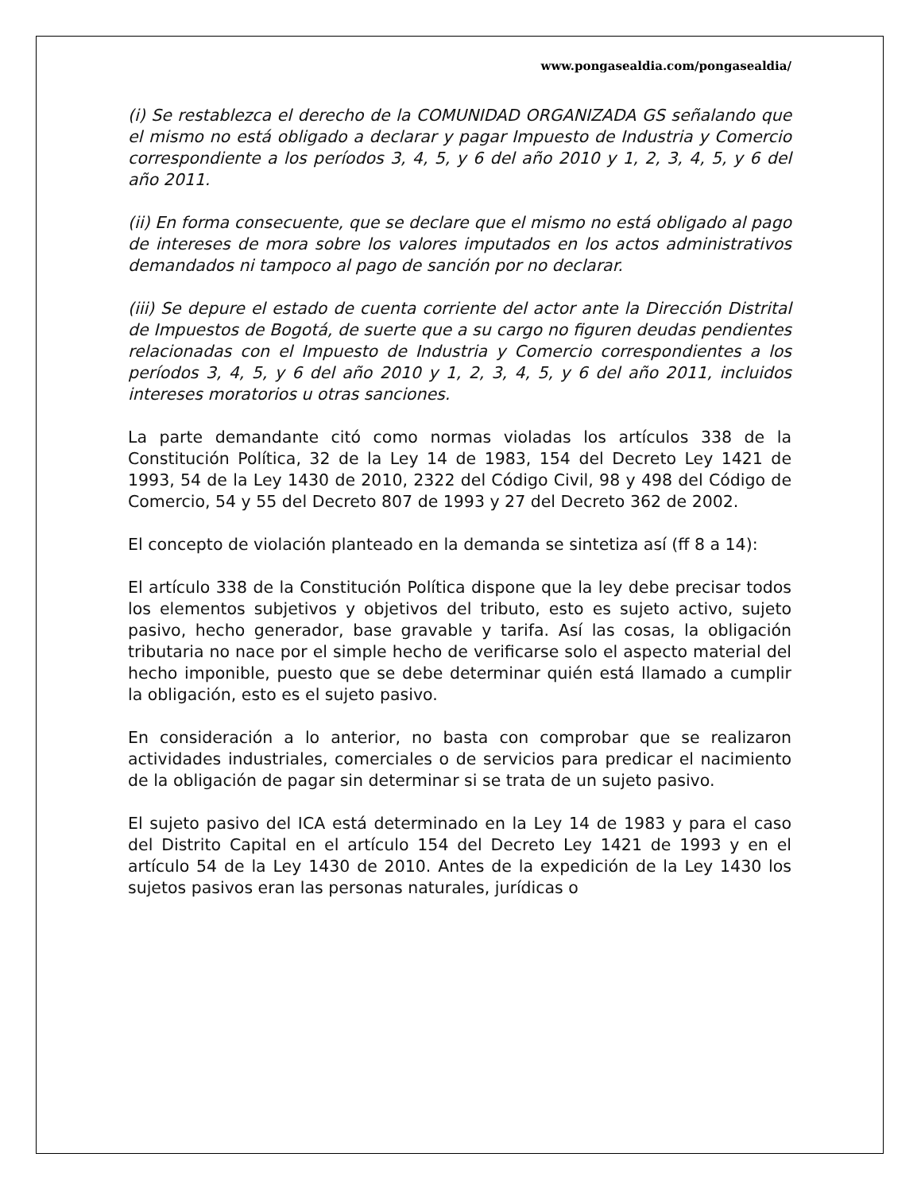www.pongasealdia.com/pongasealdia/
(i) Se restablezca el derecho de la COMUNIDAD ORGANIZADA GS señalando que el mismo no está obligado a declarar y pagar Impuesto de Industria y Comercio correspondiente a los períodos 3, 4, 5, y 6 del año 2010 y 1, 2, 3, 4, 5, y 6 del año 2011.
(ii) En forma consecuente, que se declare que el mismo no está obligado al pago de intereses de mora sobre los valores imputados en los actos administrativos demandados ni tampoco al pago de sanción por no declarar.
(iii) Se depure el estado de cuenta corriente del actor ante la Dirección Distrital de Impuestos de Bogotá, de suerte que a su cargo no figuren deudas pendientes relacionadas con el Impuesto de Industria y Comercio correspondientes a los períodos 3, 4, 5, y 6 del año 2010 y 1, 2, 3, 4, 5, y 6 del año 2011, incluidos intereses moratorios u otras sanciones.
La parte demandante citó como normas violadas los artículos 338 de la Constitución Política, 32 de la Ley 14 de 1983, 154 del Decreto Ley 1421 de 1993, 54 de la Ley 1430 de 2010, 2322 del Código Civil, 98 y 498 del Código de Comercio, 54 y 55 del Decreto 807 de 1993 y 27 del Decreto 362 de 2002.
El concepto de violación planteado en la demanda se sintetiza así (ff 8 a 14):
El artículo 338 de la Constitución Política dispone que la ley debe precisar todos los elementos subjetivos y objetivos del tributo, esto es sujeto activo, sujeto pasivo, hecho generador, base gravable y tarifa. Así las cosas, la obligación tributaria no nace por el simple hecho de verificarse solo el aspecto material del hecho imponible, puesto que se debe determinar quién está llamado a cumplir la obligación, esto es el sujeto pasivo.
En consideración a lo anterior, no basta con comprobar que se realizaron actividades industriales, comerciales o de servicios para predicar el nacimiento de la obligación de pagar sin determinar si se trata de un sujeto pasivo.
El sujeto pasivo del ICA está determinado en la Ley 14 de 1983 y para el caso del Distrito Capital en el artículo 154 del Decreto Ley 1421 de 1993 y en el artículo 54 de la Ley 1430 de 2010. Antes de la expedición de la Ley 1430 los sujetos pasivos eran las personas naturales, jurídicas o